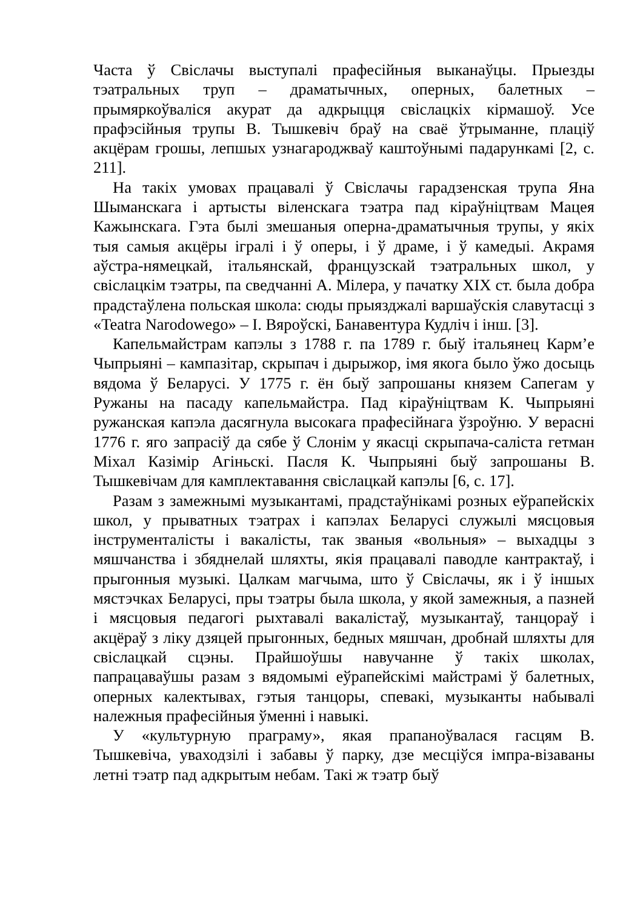Часта ў Свіслачы выступалі прафесійныя выканаўцы. Прыезды тэатральных труп – драматычных, оперных, балетных – прымяркоўваліся акурат да адкрыцця свіслацкіх кірмашоў. Усе прафэсійныя трупы В. Тышкевіч браў на сваё ўтрыманне, плаціў акцёрам грошы, лепшых узнагароджваў каштоўнымі падарункамі [2, с. 211].
На такіх умовах працавалі ў Свіслачы гарадзенская трупа Яна Шыманскага і артысты віленскага тэатра пад кіраўніцтвам Мацея Кажынскага. Гэта былі змешаныя оперна-драматычныя трупы, у якіх тыя самыя акцёры ігралі і ў оперы, і ў драме, і ў камедыі. Акрамя аўстра-нямецкай, італьянскай, французскай тэатральных школ, у свіслацкім тэатры, па сведчанні А. Мілера, у пачатку XIX ст. была добра прадстаўлена польская школа: сюды прыязджалі варшаўскія славутасці з «Teatra Narodowego» – І. Вяроўскі, Банавентура Кудліч і інш. [3].
Капельмайстрам капэлы з 1788 г. па 1789 г. быў італьянец Карм’е Чыпрыяні – кампазітар, скрыпач і дырыжор, імя якога было ўжо досыць вядома ў Беларусі. У 1775 г. ён быў запрошаны князем Сапегам у Ружаны на пасаду капельмайстра. Пад кіраўніцтвам К. Чыпрыяні ружанская капэла дасягнула высокага прафесійнага ўзроўню. У верасні 1776 г. яго запрасіў да сябе ў Слонім у якасці скрыпача-саліста гетман Міхал Казімір Агіньскі. Пасля К. Чыпрыяні быў запрошаны В. Тышкевічам для камплектавання свіслацкай капэлы [6, с. 17].
Разам з замежнымі музыкантамі, прадстаўнікамі розных еўрапейскіх школ, у прыватных тэатрах і капэлах Беларусі служылі мясцовыя інструменталісты і вакалісты, так званыя «вольныя» – выхадцы з мяшчанства і збяднелай шляхты, якія працавалі паводле кантрактаў, і прыгонныя музыкі. Цалкам магчыма, што ў Свіслачы, як і ў іншых мястэчках Беларусі, пры тэатры была школа, у якой замежныя, а пазней і мясцовыя педагогі рыхтавалі вакалістаў, музыкантаў, танцораў і акцёраў з ліку дзяцей прыгонных, бедных мяшчан, дробнай шляхты для свіслацкай сцэны. Прайшоўшы навучанне ў такіх школах, папрацаваўшы разам з вядомымі еўрапейскімі майстрамі ў балетных, оперных калектывах, гэтыя танцоры, спевакі, музыканты набывалі належныя прафесійныя ўменні і навыкі.
У «культурную праграму», якая прапаноўвалася гасцям В. Тышкевіча, уваходзілі і забавы ў парку, дзе месціўся імпра-візаваны летні тэатр пад адкрытым небам. Такі ж тэатр быў